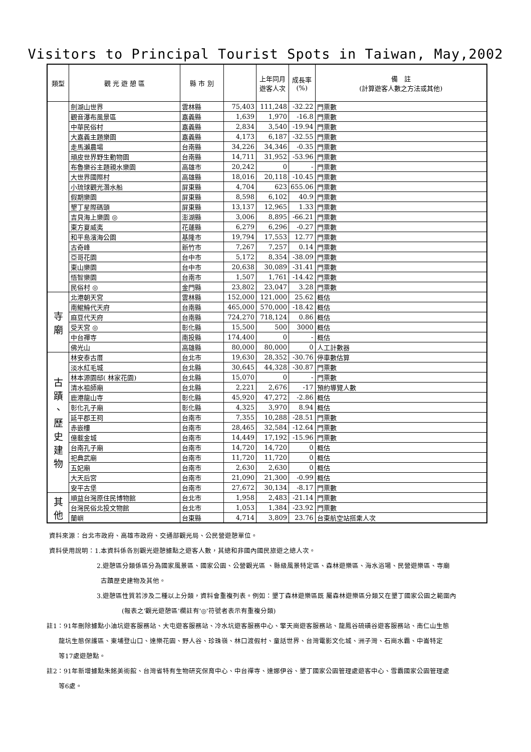Visitors to Principal Tourist Spots in Taiwan, May,2002
| 類型 | 觀 光 遊 憩 區 | 縣 市 別 | | 上年同月 遊客人次 | 成長率 (%) | 備 註 (計算遊客人數之方法或其他) |
| --- | --- | --- | --- | --- | --- | --- |
| | 劍湖山世界 | 雲林縣 | 75,403 | 111,248 | -32.22 | 門票數 |
| | 觀音瀑布風景區 | 嘉義縣 | 1,639 | 1,970 | -16.8 | 門票數 |
| | 中華民俗村 | 嘉義縣 | 2,834 | 3,540 | -19.94 | 門票數 |
| | 大嘉義主題樂園 | 嘉義縣 | 4,173 | 6,187 | -32.55 | 門票數 |
| | 走馬瀨農場 | 台南縣 | 34,226 | 34,346 | -0.35 | 門票數 |
| | 頑皮世界野生動物園 | 台南縣 | 14,711 | 31,952 | -53.96 | 門票數 |
| | 布魯樂谷主題親水樂園 | 高雄市 | 20,242 | 0 | - | 門票數 |
| | 大世界國際村 | 高雄縣 | 18,016 | 20,118 | -10.45 | 門票數 |
| | 小琉球觀光潛水船 | 屏東縣 | 4,704 | 623 | 655.06 | 門票數 |
| | 假期樂園 | 屏東縣 | 8,598 | 6,102 | 40.9 | 門票數 |
| | 墾丁星際碼頭 | 屏東縣 | 13,137 | 12,965 | 1.33 | 門票數 |
| | 吉貝海上樂園 ◎ | 澎湖縣 | 3,006 | 8,895 | -66.21 | 門票數 |
| | 東方夏威夷 | 花蓮縣 | 6,279 | 6,296 | -0.27 | 門票數 |
| | 和平島濱海公園 | 基隆市 | 19,794 | 17,553 | 12.77 | 門票數 |
| | 古奇峰 | 新竹市 | 7,267 | 7,257 | 0.14 | 門票數 |
| | 亞哥花園 | 台中市 | 5,172 | 8,354 | -38.09 | 門票數 |
| | 東山樂園 | 台中市 | 20,638 | 30,089 | -31.41 | 門票數 |
| | 悟智樂園 | 台南市 | 1,507 | 1,761 | -14.42 | 門票數 |
| | 民俗村 ◎ | 金門縣 | 23,802 | 23,047 | 3.28 | 門票數 |
| 寺 廟 | 北港朝天宮 | 雲林縣 | 152,000 | 121,000 | 25.62 | 概估 |
| | 南鯤鯓代天府 | 台南縣 | 465,000 | 570,000 | -18.42 | 概估 |
| | 麻豆代天府 | 台南縣 | 724,270 | 718,124 | 0.86 | 概估 |
| | 受天宮 ◎ | 彰化縣 | 15,500 | 500 | 3000 | 概估 |
| | 中台禪寺 | 南投縣 | 174,400 | 0 | - | 概估 |
| | 佛光山 | 高雄縣 | 80,000 | 80,000 | 0 | 人工計數器 |
| 古 蹟 、 歷 史 建 物 | 林安泰古厝 | 台北市 | 19,630 | 28,352 | -30.76 | 停車數估算 |
| | 淡水紅毛城 | 台北縣 | 30,645 | 44,328 | -30.87 | 門票數 |
| | 林本源園邸( 林家花園) | 台北縣 | 15,070 | 0 | - | 門票數 |
| | 清水祖師廟 | 台北縣 | 2,221 | 2,676 | -17 | 預約導覽人數 |
| | 鹿港龍山寺 | 彰化縣 | 45,920 | 47,272 | -2.86 | 概估 |
| | 彰化孔子廟 | 彰化縣 | 4,325 | 3,970 | 8.94 | 概估 |
| | 延平郡王祠 | 台南市 | 7,355 | 10,288 | -28.51 | 門票數 |
| | 赤嵌樓 | 台南市 | 28,465 | 32,584 | -12.64 | 門票數 |
| | 億載金城 | 台南市 | 14,449 | 17,192 | -15.96 | 門票數 |
| | 台南孔子廟 | 台南市 | 14,720 | 14,720 | 0 | 概估 |
| | 祀典武廟 | 台南市 | 11,720 | 11,720 | 0 | 概估 |
| | 五妃廟 | 台南市 | 2,630 | 2,630 | 0 | 概估 |
| | 大天后宮 | 台南市 | 21,090 | 21,300 | -0.99 | 概估 |
| | 安平古堡 | 台南市 | 27,672 | 30,134 | -8.17 | 門票數 |
| 其 他 | 順益台灣原住民博物館 | 台北市 | 1,958 | 2,483 | -21.14 | 門票數 |
| | 台灣民俗北投文物館 | 台北市 | 1,053 | 1,384 | -23.92 | 門票數 |
| | 蘭嶼 | 台東縣 | 4,714 | 3,809 | 23.76 | 台東航空站搭乘人次 |
資料來源：台北市政府、高雄市政府、交通部觀光局、公民營遊憩單位。
資料使用說明：1.本資料係各別觀光遊憩據點之遊客人數，其總和非國內國民旅遊之總人次。
2.遊憩區分類係區分為國家風景區、國家公園、公營觀光區 、縣級風景特定區、森林遊樂區、海水浴場、民營遊樂區、寺廟
古蹟歷史建物及其他。
3.遊憩區性質若涉及二種以上分類，資料會重複列表。例如：墾丁森林遊樂區既 屬森林遊樂區分類又在墾丁國家公園之範圍內
(報表之'觀光遊憩區'欄註有'◎'符號者表示有重複分類)
註1：91年刪除據點小油坑遊客服務站、大屯遊客服務站、冷水坑遊客服務中心、擎天崗遊客服務站、龍鳳谷硫磺谷遊客服務站、南仁山生態
龍坑生態保護區、東埔登山口、達樂花園、野人谷、珍珠嶺、林口渡假村、童話世界、台灣電影文化城、洲子灣、石崗水霸、中崙特定
等17處遊憩點。
註2：91年新增據點朱銘美術館、台灣省特有生物研究保育中心、中台禪寺、達娜伊谷、墾丁國家公園管理處遊客中心、雪霸國家公園管理處
等6處。